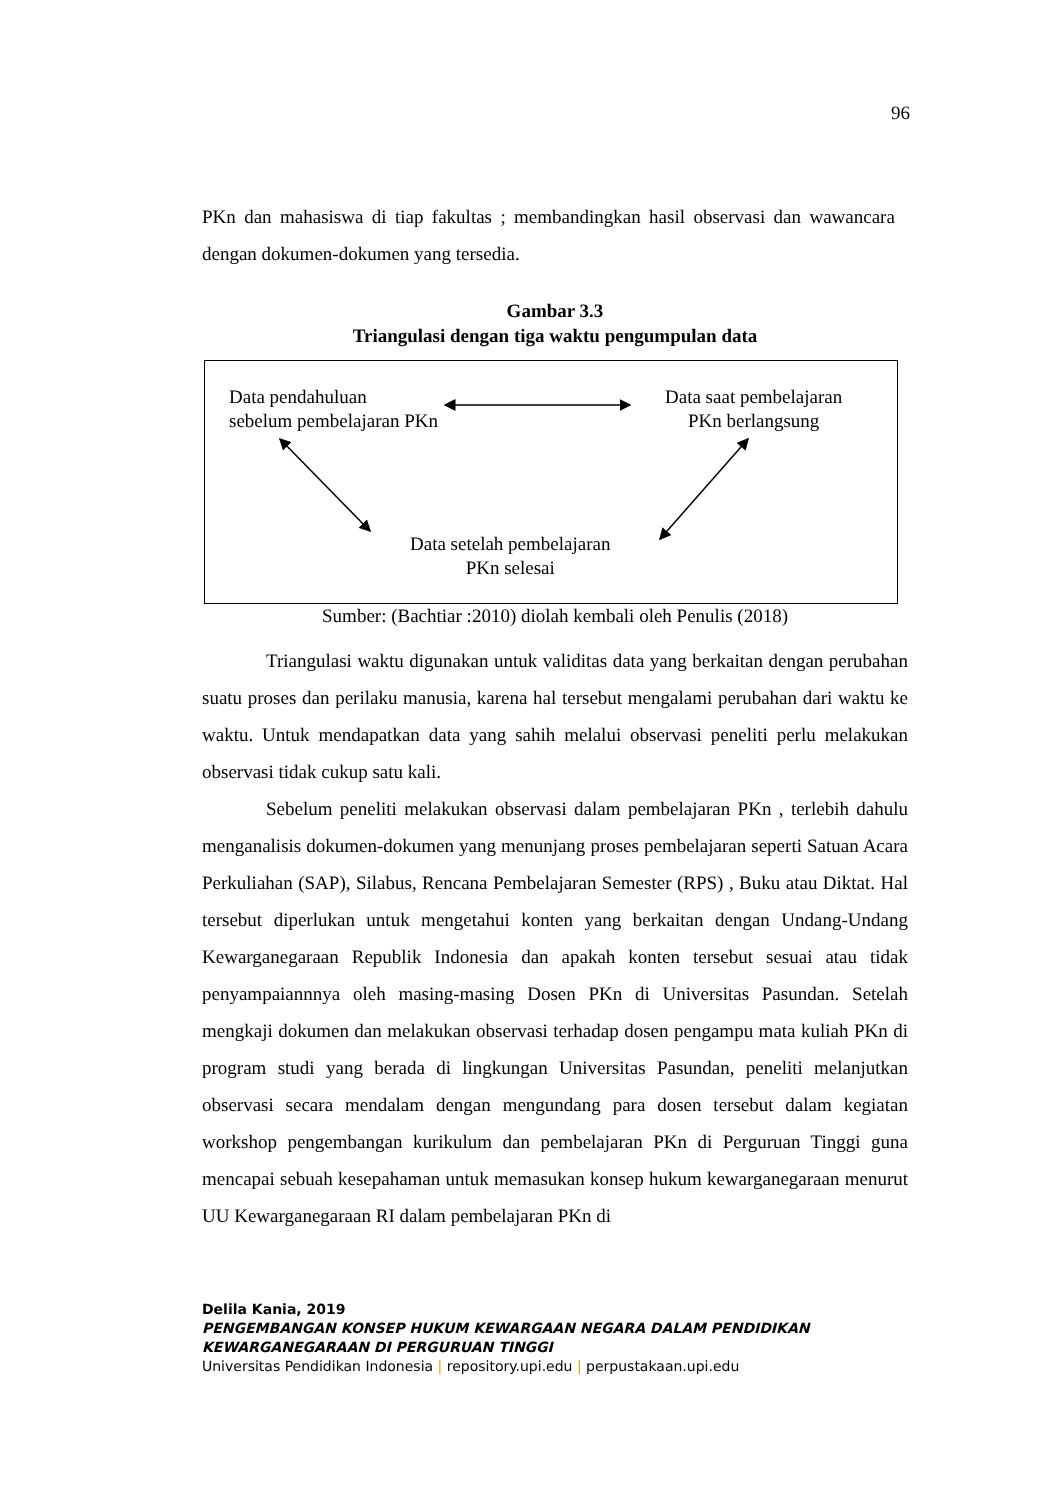96
PKn dan mahasiswa di tiap fakultas ; membandingkan hasil observasi dan wawancara dengan dokumen-dokumen yang tersedia.
Gambar 3.3
Triangulasi dengan tiga waktu pengumpulan data
Data pendahuluan
sebelum pembelajaran PKn
Data saat pembelajaran
PKn berlangsung
Data setelah pembelajaran
PKn selesai
Sumber: (Bachtiar :2010) diolah kembali oleh Penulis (2018)
Triangulasi waktu digunakan untuk validitas data yang berkaitan dengan perubahan suatu proses dan perilaku manusia, karena hal tersebut mengalami perubahan dari waktu ke waktu. Untuk mendapatkan data yang sahih melalui observasi peneliti perlu melakukan observasi tidak cukup satu kali.
Sebelum peneliti melakukan observasi dalam pembelajaran PKn , terlebih dahulu menganalisis dokumen-dokumen yang menunjang proses pembelajaran seperti Satuan Acara Perkuliahan (SAP), Silabus, Rencana Pembelajaran Semester (RPS) , Buku atau Diktat. Hal tersebut diperlukan untuk mengetahui konten yang berkaitan dengan Undang-Undang Kewarganegaraan Republik Indonesia dan apakah konten tersebut sesuai atau tidak penyampaiannnya oleh masing-masing Dosen PKn di Universitas Pasundan. Setelah mengkaji dokumen dan melakukan observasi terhadap dosen pengampu mata kuliah PKn di program studi yang berada di lingkungan Universitas Pasundan, peneliti melanjutkan observasi secara mendalam dengan mengundang para dosen tersebut dalam kegiatan workshop pengembangan kurikulum dan pembelajaran PKn di Perguruan Tinggi guna mencapai sebuah kesepahaman untuk memasukan konsep hukum kewarganegaraan menurut UU Kewarganegaraan RI dalam pembelajaran PKn di
Delila Kania, 2019
PENGEMBANGAN KONSEP HUKUM KEWARGAAN NEGARA DALAM PENDIDIKAN
KEWARGANEGARAAN DI PERGURUAN TINGGI
Universitas Pendidikan Indonesia | repository.upi.edu | perpustakaan.upi.edu